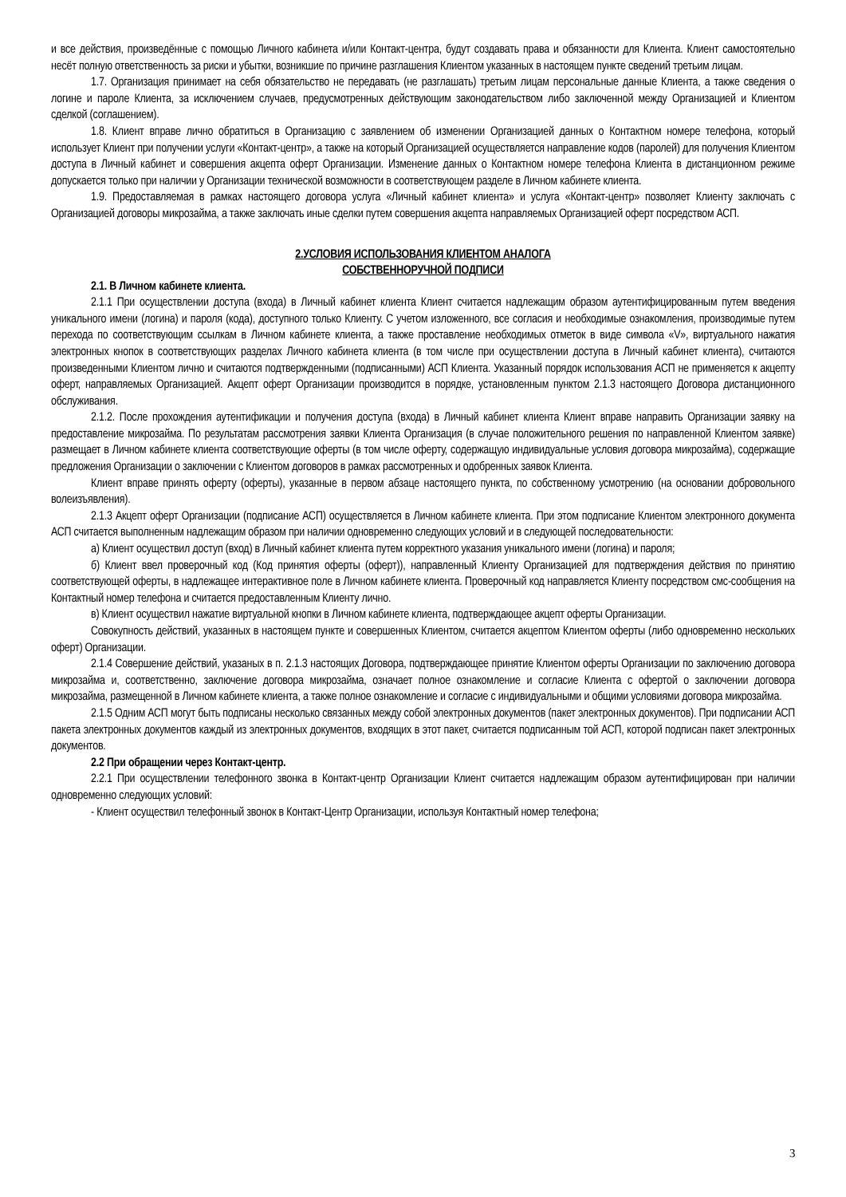и все действия, произведённые с помощью Личного кабинета и/или Контакт-центра, будут создавать права и обязанности для Клиента. Клиент самостоятельно несёт полную ответственность за риски и убытки, возникшие по причине разглашения Клиентом указанных в настоящем пункте сведений третьим лицам.
1.7. Организация принимает на себя обязательство не передавать (не разглашать) третьим лицам персональные данные Клиента, а также сведения о логине и пароле Клиента, за исключением случаев, предусмотренных действующим законодательством либо заключенной между Организацией и Клиентом сделкой (соглашением).
1.8. Клиент вправе лично обратиться в Организацию с заявлением об изменении Организацией данных о Контактном номере телефона, который использует Клиент при получении услуги «Контакт-центр», а также на который Организацией осуществляется направление кодов (паролей) для получения Клиентом доступа в Личный кабинет и совершения акцепта оферт Организации. Изменение данных о Контактном номере телефона Клиента в дистанционном режиме допускается только при наличии у Организации технической возможности в соответствующем разделе в Личном кабинете клиента.
1.9. Предоставляемая в рамках настоящего договора услуга «Личный кабинет клиента» и услуга «Контакт-центр» позволяет Клиенту заключать с Организацией договоры микрозайма, а также заключать иные сделки путем совершения акцепта направляемых Организацией оферт посредством АСП.
2.УСЛОВИЯ ИСПОЛЬЗОВАНИЯ КЛИЕНТОМ АНАЛОГА
СОБСТВЕННОРУЧНОЙ ПОДПИСИ
2.1. В Личном кабинете клиента.
2.1.1 При осуществлении доступа (входа) в Личный кабинет клиента Клиент считается надлежащим образом аутентифицированным путем введения уникального имени (логина) и пароля (кода), доступного только Клиенту. С учетом изложенного, все согласия и необходимые ознакомления, производимые путем перехода по соответствующим ссылкам в Личном кабинете клиента, а также проставление необходимых отметок в виде символа «V», виртуального нажатия электронных кнопок в соответствующих разделах Личного кабинета клиента (в том числе при осуществлении доступа в Личный кабинет клиента), считаются произведенными Клиентом лично и считаются подтвержденными (подписанными) АСП Клиента. Указанный порядок использования АСП не применяется к акцепту оферт, направляемых Организацией. Акцепт оферт Организации производится в порядке, установленным пунктом 2.1.3 настоящего Договора дистанционного обслуживания.
2.1.2. После прохождения аутентификации и получения доступа (входа) в Личный кабинет клиента Клиент вправе направить Организации заявку на предоставление микрозайма. По результатам рассмотрения заявки Клиента Организация (в случае положительного решения по направленной Клиентом заявке) размещает в Личном кабинете клиента соответствующие оферты (в том числе оферту, содержащую индивидуальные условия договора микрозайма), содержащие предложения Организации о заключении с Клиентом договоров в рамках рассмотренных и одобренных заявок Клиента.
Клиент вправе принять оферту (оферты), указанные в первом абзаце настоящего пункта, по собственному усмотрению (на основании добровольного волеизъявления).
2.1.3 Акцепт оферт Организации (подписание АСП) осуществляется в Личном кабинете клиента. При этом подписание Клиентом электронного документа АСП считается выполненным надлежащим образом при наличии одновременно следующих условий и в следующей последовательности:
а) Клиент осуществил доступ (вход) в Личный кабинет клиента путем корректного указания уникального имени (логина) и пароля;
б) Клиент ввел проверочный код (Код принятия оферты (оферт)), направленный Клиенту Организацией для подтверждения действия по принятию соответствующей оферты, в надлежащее интерактивное поле в Личном кабинете клиента. Проверочный код направляется Клиенту посредством смс-сообщения на Контактный номер телефона и считается предоставленным Клиенту лично.
в) Клиент осуществил нажатие виртуальной кнопки в Личном кабинете клиента, подтверждающее акцепт оферты Организации.
Совокупность действий, указанных в настоящем пункте и совершенных Клиентом, считается акцептом Клиентом оферты (либо одновременно нескольких оферт) Организации.
2.1.4 Совершение действий, указаных в п. 2.1.3 настоящих Договора, подтверждающее принятие Клиентом оферты Организации по заключению договора микрозайма и, соответственно, заключение договора микрозайма, означает полное ознакомление и согласие Клиента с офертой о заключении договора микрозайма, размещенной в Личном кабинете клиента, а также полное ознакомление и согласие с индивидуальными и общими условиями договора микрозайма.
2.1.5 Одним АСП могут быть подписаны несколько связанных между собой электронных документов (пакет электронных документов). При подписании АСП пакета электронных документов каждый из электронных документов, входящих в этот пакет, считается подписанным той АСП, которой подписан пакет электронных документов.
2.2 При обращении через Контакт-центр.
2.2.1 При осуществлении телефонного звонка в Контакт-центр Организации Клиент считается надлежащим образом аутентифицирован при наличии одновременно следующих условий:
- Клиент осуществил телефонный звонок в Контакт-Центр Организации, используя Контактный номер телефона;
3